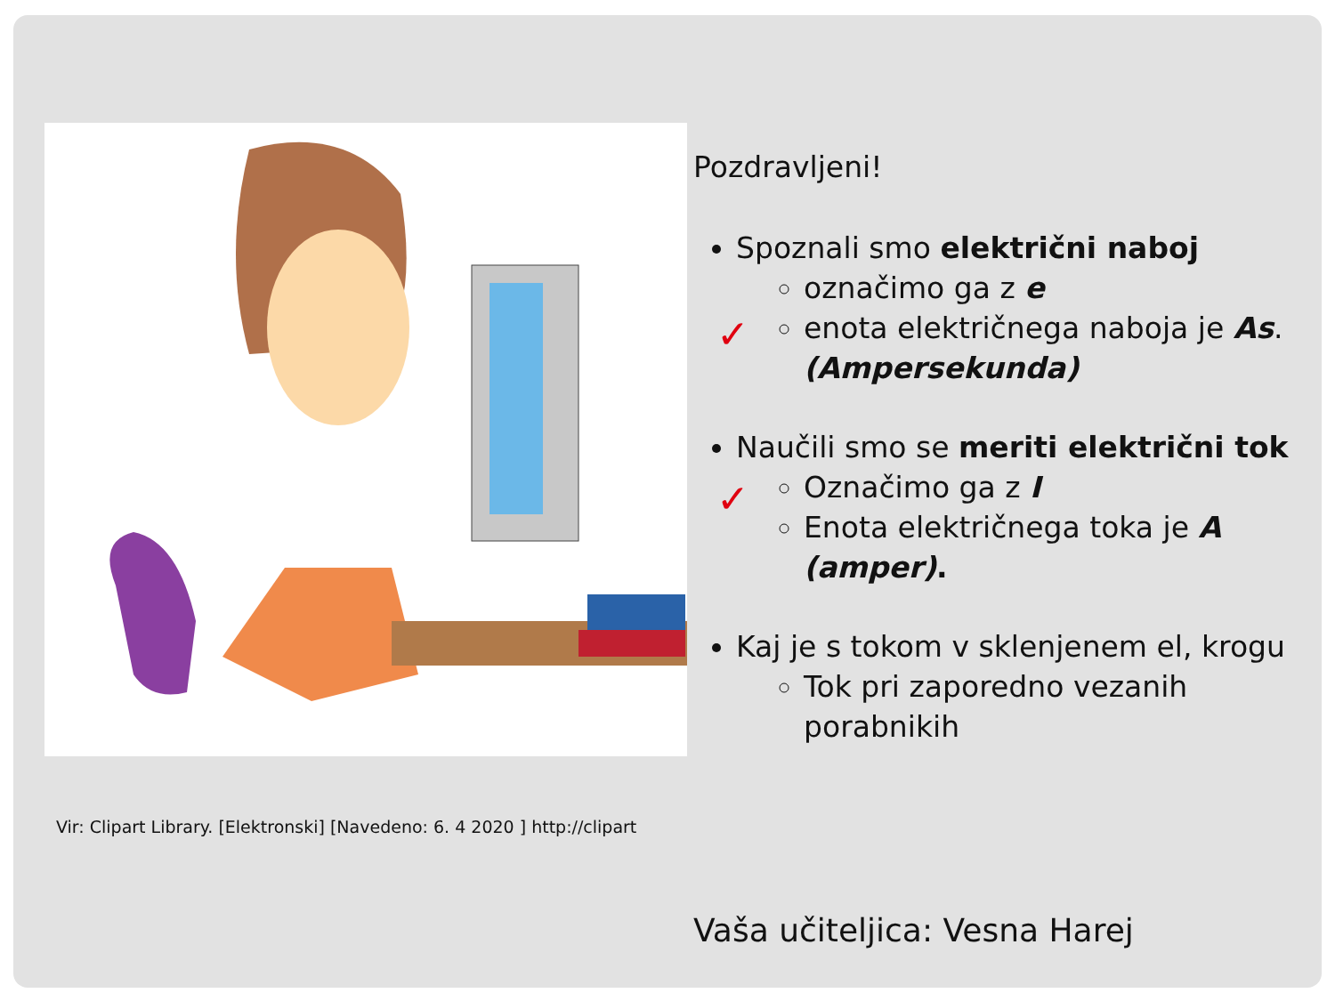Vir: Clipart Library. [Elektronski] [Navedeno: 6. 4 2020 ] http://clipart
Pozdravljeni!
Spoznali smo električni naboj
označimo ga z e
enota električnega naboja je As. (Ampersekunda)
Naučili smo se meriti električni tok
Označimo ga z I
Enota električnega toka je A (amper).
Kaj je s tokom v sklenjenem el, krogu
Tok pri zaporedno vezanih porabnikih
✓
✓
Vaša učiteljica: Vesna Harej